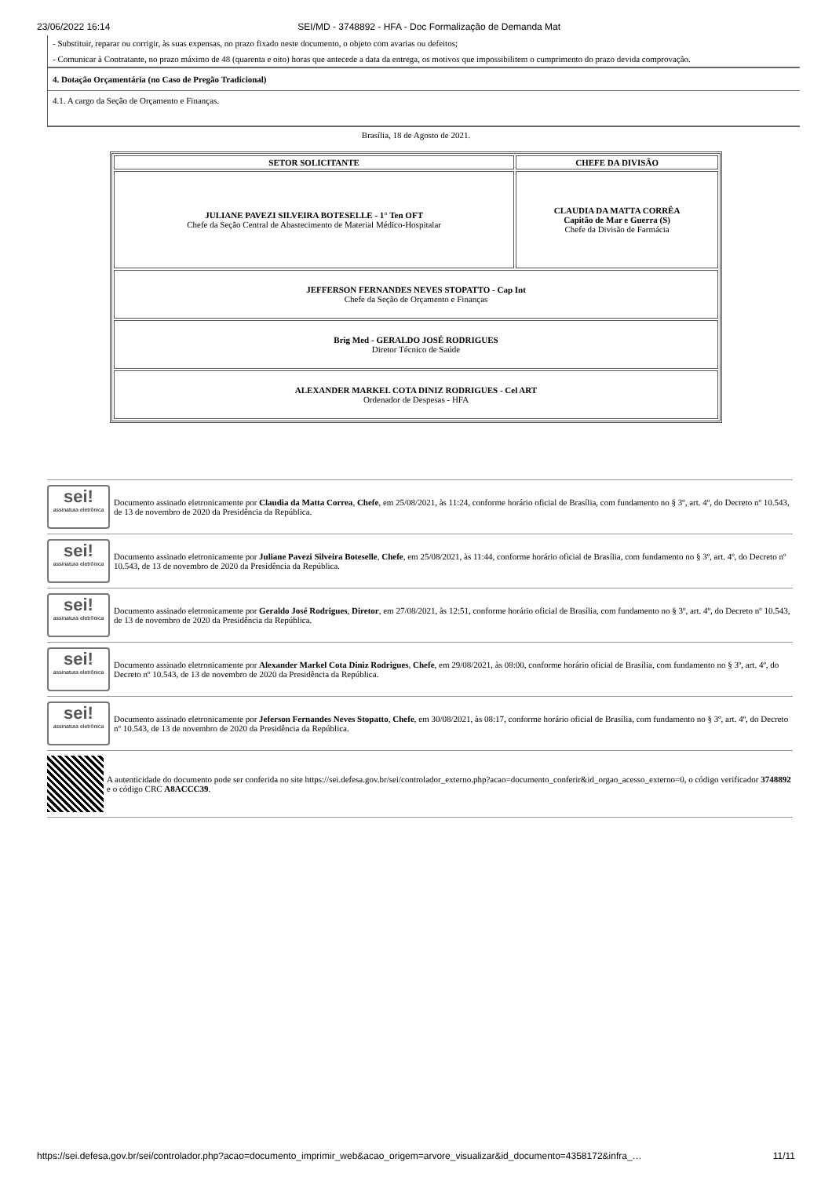23/06/2022 16:14 SEI/MD - 3748892 - HFA - Doc Formalização de Demanda Mat
- Substituir, reparar ou corrigir, às suas expensas, no prazo fixado neste documento, o objeto com avarias ou defeitos;
- Comunicar à Contratante, no prazo máximo de 48 (quarenta e oito) horas que antecede a data da entrega, os motivos que impossibilitem o cumprimento do prazo devida comprovação.
4. Dotação Orçamentária (no Caso de Pregão Tradicional)
4.1. A cargo da Seção de Orçamento e Finanças.
Brasília, 18 de Agosto de 2021.
| SETOR SOLICITANTE | CHEFE DA DIVISÃO |
| --- | --- |
| JULIANE PAVEZI SILVEIRA BOTESELLE - 1° Ten OFT Chefe da Seção Central de Abastecimento de Material Médico-Hospitalar | CLAUDIA DA MATTA CORRÊA Capitão de Mar e Guerra (S) Chefe da Divisão de Farmácia |
| JEFFERSON FERNANDES NEVES STOPATTO - Cap Int Chefe da Seção de Orçamento e Finanças | |
| Brig Med - GERALDO JOSÉ RODRIGUES Diretor Técnico de Saúde | |
| ALEXANDER MARKEL COTA DINIZ RODRIGUES - Cel ART Ordenador de Despesas - HFA | |
sei!
assinatura eletrônica
Documento assinado eletronicamente por Claudia da Matta Correa, Chefe, em 25/08/2021, às 11:24, conforme horário oficial de Brasília, com fundamento no § 3º, art. 4º, do Decreto nº 10.543, de 13 de novembro de 2020 da Presidência da República.
sei!
assinatura eletrônica
Documento assinado eletronicamente por Juliane Pavezi Silveira Boteselle, Chefe, em 25/08/2021, às 11:44, conforme horário oficial de Brasília, com fundamento no § 3º, art. 4º, do Decreto nº 10.543, de 13 de novembro de 2020 da Presidência da República.
sei!
assinatura eletrônica
Documento assinado eletronicamente por Geraldo José Rodrigues, Diretor, em 27/08/2021, às 12:51, conforme horário oficial de Brasília, com fundamento no § 3º, art. 4º, do Decreto nº 10.543, de 13 de novembro de 2020 da Presidência da República.
sei!
assinatura eletrônica
Documento assinado eletronicamente por Alexander Markel Cota Diniz Rodrigues, Chefe, em 29/08/2021, às 08:00, conforme horário oficial de Brasília, com fundamento no § 3º, art. 4º, do Decreto nº 10.543, de 13 de novembro de 2020 da Presidência da República.
sei!
assinatura eletrônica
Documento assinado eletronicamente por Jeferson Fernandes Neves Stopatto, Chefe, em 30/08/2021, às 08:17, conforme horário oficial de Brasília, com fundamento no § 3º, art. 4º, do Decreto nº 10.543, de 13 de novembro de 2020 da Presidência da República.
A autenticidade do documento pode ser conferida no site https://sei.defesa.gov.br/sei/controlador_externo.php?acao=documento_conferir&id_orgao_acesso_externo=0, o código verificador 3748892 e o código CRC A8ACCC39.
https://sei.defesa.gov.br/sei/controlador.php?acao=documento_imprimir_web&acao_origem=arvore_visualizar&id_documento=4358172&infra_… 11/11